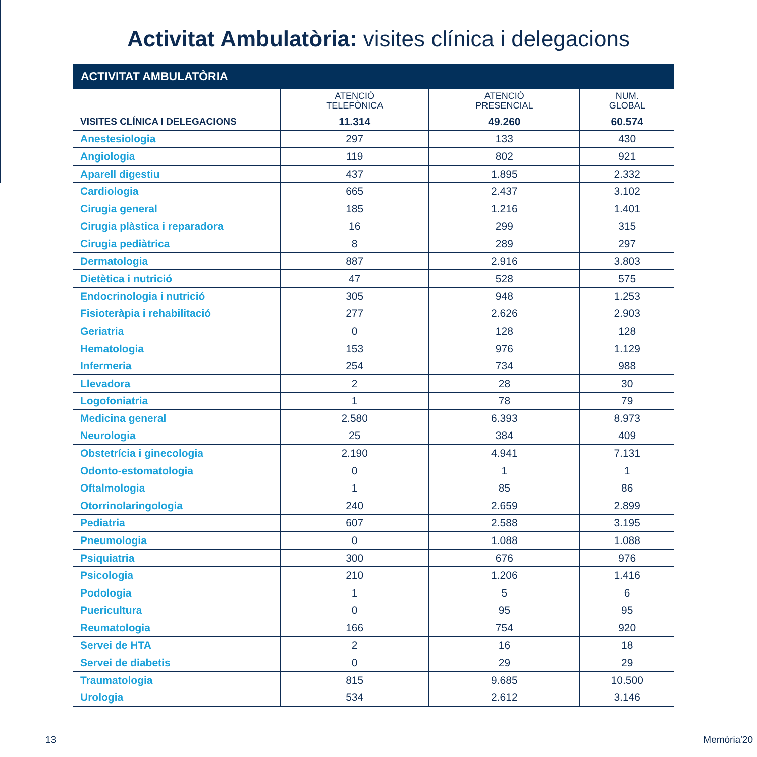Activitat Ambulatòria: visites clínica i delegacions
| ACTIVITAT AMBULATÒRIA | | | |
| --- | --- | --- | --- |
| | ATENCIÓ TELEFÒNICA | ATENCIÓ PRESENCIAL | NUM. GLOBAL |
| VISITES CLÍNICA I DELEGACIONS | 11.314 | 49.260 | 60.574 |
| Anestesiologia | 297 | 133 | 430 |
| Angiologia | 119 | 802 | 921 |
| Aparell digestiu | 437 | 1.895 | 2.332 |
| Cardiologia | 665 | 2.437 | 3.102 |
| Cirugia general | 185 | 1.216 | 1.401 |
| Cirugia plàstica i reparadora | 16 | 299 | 315 |
| Cirugia pediàtrica | 8 | 289 | 297 |
| Dermatologia | 887 | 2.916 | 3.803 |
| Dietètica i nutrició | 47 | 528 | 575 |
| Endocrinologia i nutrició | 305 | 948 | 1.253 |
| Fisioteràpia i rehabilitació | 277 | 2.626 | 2.903 |
| Geriatria | 0 | 128 | 128 |
| Hematologia | 153 | 976 | 1.129 |
| Infermeria | 254 | 734 | 988 |
| Llevadora | 2 | 28 | 30 |
| Logofoniatria | 1 | 78 | 79 |
| Medicina general | 2.580 | 6.393 | 8.973 |
| Neurologia | 25 | 384 | 409 |
| Obstetrícia i ginecologia | 2.190 | 4.941 | 7.131 |
| Odonto-estomatologia | 0 | 1 | 1 |
| Oftalmologia | 1 | 85 | 86 |
| Otorrinolaringologia | 240 | 2.659 | 2.899 |
| Pediatria | 607 | 2.588 | 3.195 |
| Pneumologia | 0 | 1.088 | 1.088 |
| Psiquiatria | 300 | 676 | 976 |
| Psicologia | 210 | 1.206 | 1.416 |
| Podologia | 1 | 5 | 6 |
| Puericultura | 0 | 95 | 95 |
| Reumatologia | 166 | 754 | 920 |
| Servei de HTA | 2 | 16 | 18 |
| Servei de diabetis | 0 | 29 | 29 |
| Traumatologia | 815 | 9.685 | 10.500 |
| Urologia | 534 | 2.612 | 3.146 |
13 Memòria'20